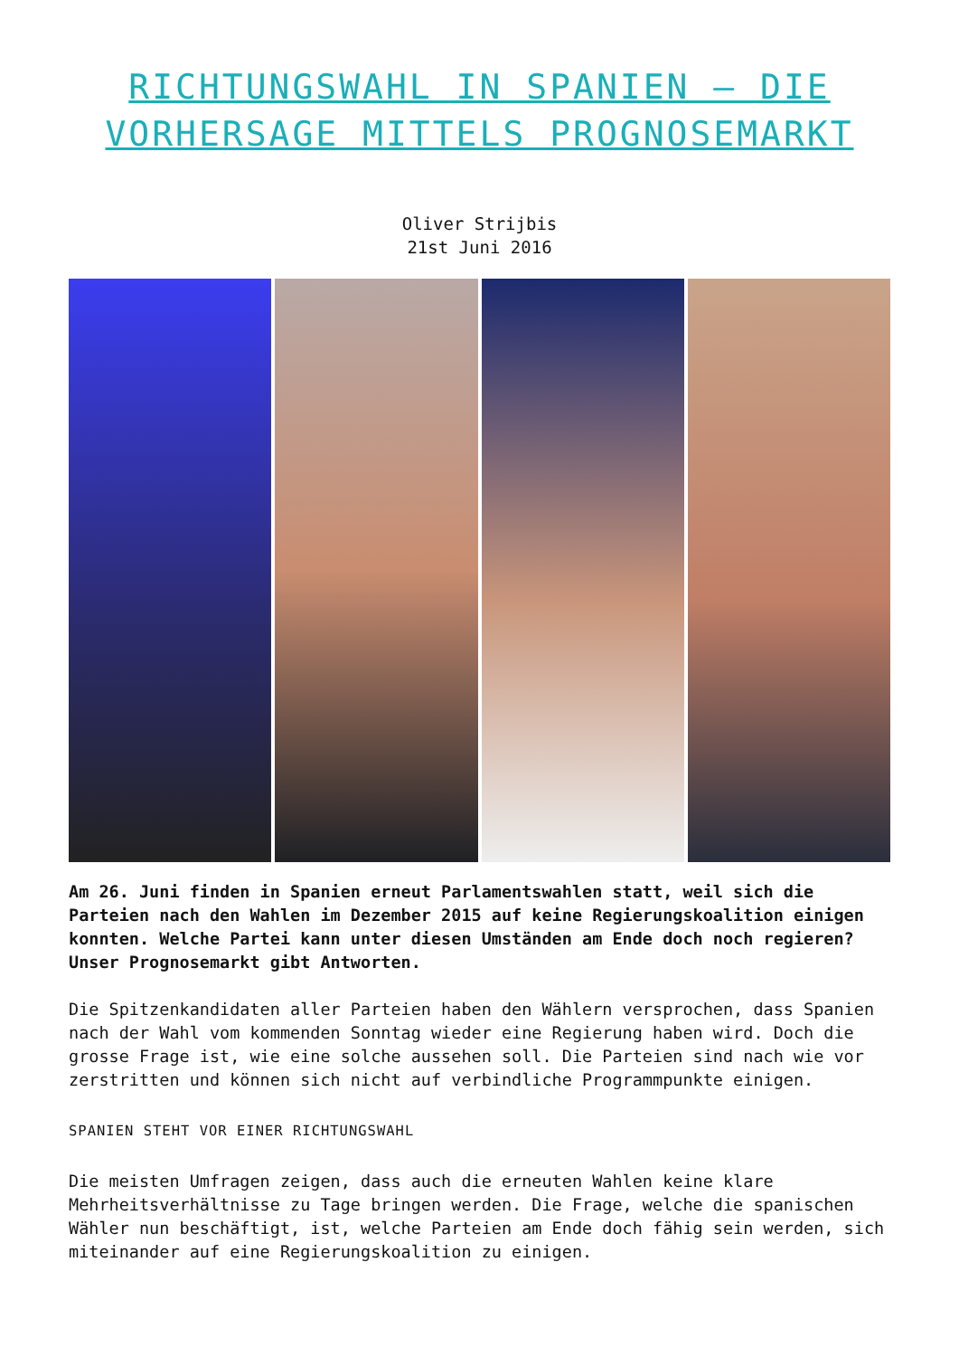RICHTUNGSWAHL IN SPANIEN – DIE VORHERSAGE MITTELS PROGNOSEMARKT
Oliver Strijbis
21st Juni 2016
Am 26. Juni finden in Spanien erneut Parlamentswahlen statt, weil sich die Parteien nach den Wahlen im Dezember 2015 auf keine Regierungskoalition einigen konnten. Welche Partei kann unter diesen Umständen am Ende doch noch regieren? Unser Prognosemarkt gibt Antworten.
Die Spitzenkandidaten aller Parteien haben den Wählern versprochen, dass Spanien nach der Wahl vom kommenden Sonntag wieder eine Regierung haben wird. Doch die grosse Frage ist, wie eine solche aussehen soll. Die Parteien sind nach wie vor zerstritten und können sich nicht auf verbindliche Programmpunkte einigen.
SPANIEN STEHT VOR EINER RICHTUNGSWAHL
Die meisten Umfragen zeigen, dass auch die erneuten Wahlen keine klare Mehrheitsverhältnisse zu Tage bringen werden. Die Frage, welche die spanischen Wähler nun beschäftigt, ist, welche Parteien am Ende doch fähig sein werden, sich miteinander auf eine Regierungskoalition zu einigen.